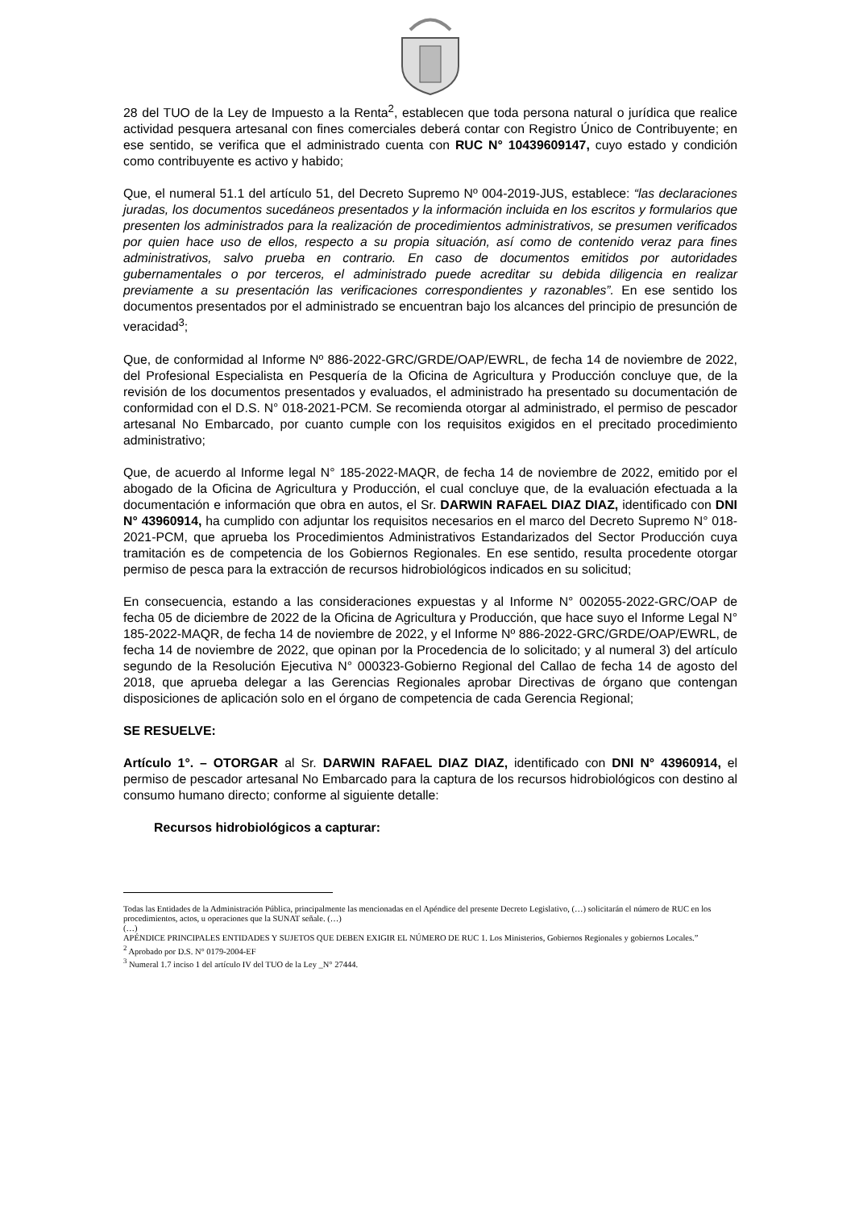28 del TUO de la Ley de Impuesto a la Renta<sup>2</sup>, establecen que toda persona natural o jurídica que realice actividad pesquera artesanal con fines comerciales deberá contar con Registro Único de Contribuyente; en ese sentido, se verifica que el administrado cuenta con RUC N° 10439609147, cuyo estado y condición como contribuyente es activo y habido;
Que, el numeral 51.1 del artículo 51, del Decreto Supremo Nº 004-2019-JUS, establece: “las declaraciones juradas, los documentos sucedáneos presentados y la información incluida en los escritos y formularios que presenten los administrados para la realización de procedimientos administrativos, se presumen verificados por quien hace uso de ellos, respecto a su propia situación, así como de contenido veraz para fines administrativos, salvo prueba en contrario. En caso de documentos emitidos por autoridades gubernamentales o por terceros, el administrado puede acreditar su debida diligencia en realizar previamente a su presentación las verificaciones correspondientes y razonables”. En ese sentido los documentos presentados por el administrado se encuentran bajo los alcances del principio de presunción de veracidad<sup>3</sup>;
Que, de conformidad al Informe Nº 886-2022-GRC/GRDE/OAP/EWRL, de fecha 14 de noviembre de 2022, del Profesional Especialista en Pesquería de la Oficina de Agricultura y Producción concluye que, de la revisión de los documentos presentados y evaluados, el administrado ha presentado su documentación de conformidad con el D.S. N° 018-2021-PCM. Se recomienda otorgar al administrado, el permiso de pescador artesanal No Embarcado, por cuanto cumple con los requisitos exigidos en el precitado procedimiento administrativo;
Que, de acuerdo al Informe legal N° 185-2022-MAQR, de fecha 14 de noviembre de 2022, emitido por el abogado de la Oficina de Agricultura y Producción, el cual concluye que, de la evaluación efectuada a la documentación e información que obra en autos, el Sr. DARWIN RAFAEL DIAZ DIAZ, identificado con DNI N° 43960914, ha cumplido con adjuntar los requisitos necesarios en el marco del Decreto Supremo N° 018-2021-PCM, que aprueba los Procedimientos Administrativos Estandarizados del Sector Producción cuya tramitación es de competencia de los Gobiernos Regionales. En ese sentido, resulta procedente otorgar permiso de pesca para la extracción de recursos hidrobiológicos indicados en su solicitud;
En consecuencia, estando a las consideraciones expuestas y al Informe N° 002055-2022-GRC/OAP de fecha 05 de diciembre de 2022 de la Oficina de Agricultura y Producción, que hace suyo el Informe Legal N° 185-2022-MAQR, de fecha 14 de noviembre de 2022, y el Informe Nº 886-2022-GRC/GRDE/OAP/EWRL, de fecha 14 de noviembre de 2022, que opinan por la Procedencia de lo solicitado; y al numeral 3) del artículo segundo de la Resolución Ejecutiva N° 000323-Gobierno Regional del Callao de fecha 14 de agosto del 2018, que aprueba delegar a las Gerencias Regionales aprobar Directivas de órgano que contengan disposiciones de aplicación solo en el órgano de competencia de cada Gerencia Regional;
SE RESUELVE:
Artículo 1°. – OTORGAR al Sr. DARWIN RAFAEL DIAZ DIAZ, identificado con DNI N° 43960914, el permiso de pescador artesanal No Embarcado para la captura de los recursos hidrobiológicos con destino al consumo humano directo; conforme al siguiente detalle:
Recursos hidrobiológicos a capturar:
Todas las Entidades de la Administración Pública, principalmente las mencionadas en el Apéndice del presente Decreto Legislativo, (…) solicitarán el número de RUC en los procedimientos, actos, u operaciones que la SUNAT señale. (…)
(…)
APÉNDICE PRINCIPALES ENTIDADES Y SUJETOS QUE DEBEN EXIGIR EL NÚMERO DE RUC 1. Los Ministerios, Gobiernos Regionales y gobiernos Locales.”
<sup>2</sup> Aprobado por D.S. N° 0179-2004-EF
<sup>3</sup> Numeral 1.7 inciso 1 del artículo IV del TUO de la Ley _N° 27444.